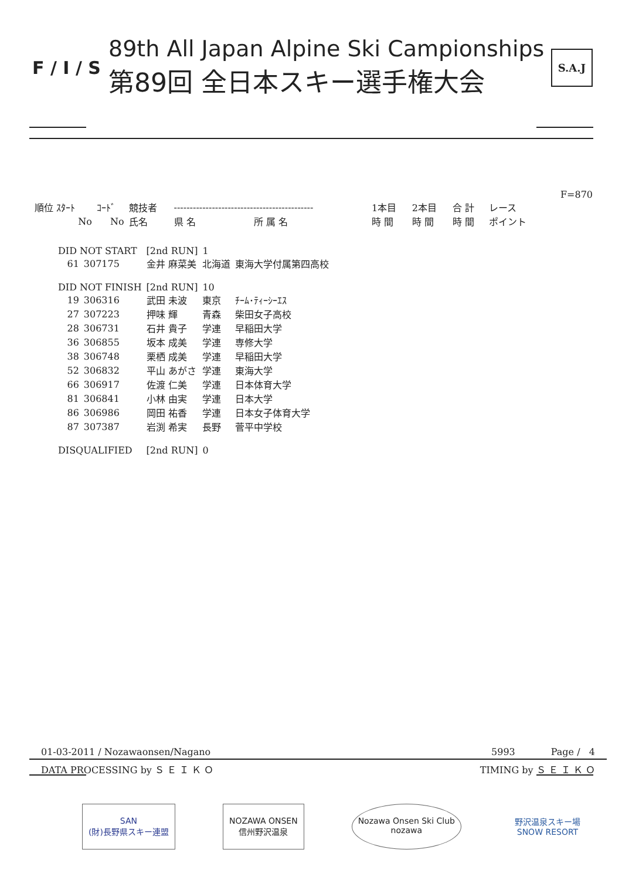F / I / S
89th All Japan Alpine Ski Campionships
第89回 全日本スキー選手権大会
S.A.J
| | | | | | | | | | F=870 |
| 順位 ｽﾀｰﾄ | ｺｰﾄﾞ | 競技者 | -------------------------------------------- | | 1本目 | 2本目 | 合 計 | レース | |
| No | No | 氏名 | 県 名 | 所 属 名 | 時 間 | 時 間 | 時 間 | ポイント | |
| DID NOT START | | [2nd RUN] | 1 | |
| 61 | 307175 | 金井 麻菜美 | 北海道 | 東海大学付属第四高校 |
| DID NOT FINISH | | [2nd RUN] | 10 | |
| 19 | 306316 | 武田 未波 | 東京 | ﾁｰﾑ･ﾃｨｰｼｰｴｽ |
| 27 | 307223 | 押味 輝 | 青森 | 柴田女子高校 |
| 28 | 306731 | 石井 貴子 | 学連 | 早稲田大学 |
| 36 | 306855 | 坂本 成美 | 学連 | 専修大学 |
| 38 | 306748 | 栗栖 成美 | 学連 | 早稲田大学 |
| 52 | 306832 | 平山 あがさ | 学連 | 東海大学 |
| 66 | 306917 | 佐渡 仁美 | 学連 | 日本体育大学 |
| 81 | 306841 | 小林 由実 | 学連 | 日本大学 |
| 86 | 306986 | 岡田 祐香 | 学連 | 日本女子体育大学 |
| 87 | 307387 | 岩渕 希実 | 長野 | 菅平中学校 |
| DISQUALIFIED | | [2nd RUN] | 0 | |
01-03-2011 / Nozawaonsen/Nagano 5993 Page / 4
DATA PROCESSING by Ｓ Ｅ Ｉ Ｋ Ｏ TIMING by Ｓ Ｅ Ｉ Ｋ Ｏ
SAN
(財)長野県スキー連盟
NOZAWA ONSEN
信州野沢温泉
Nozawa Onsen Ski Club
nozawa
野沢温泉スキー場
SNOW RESORT